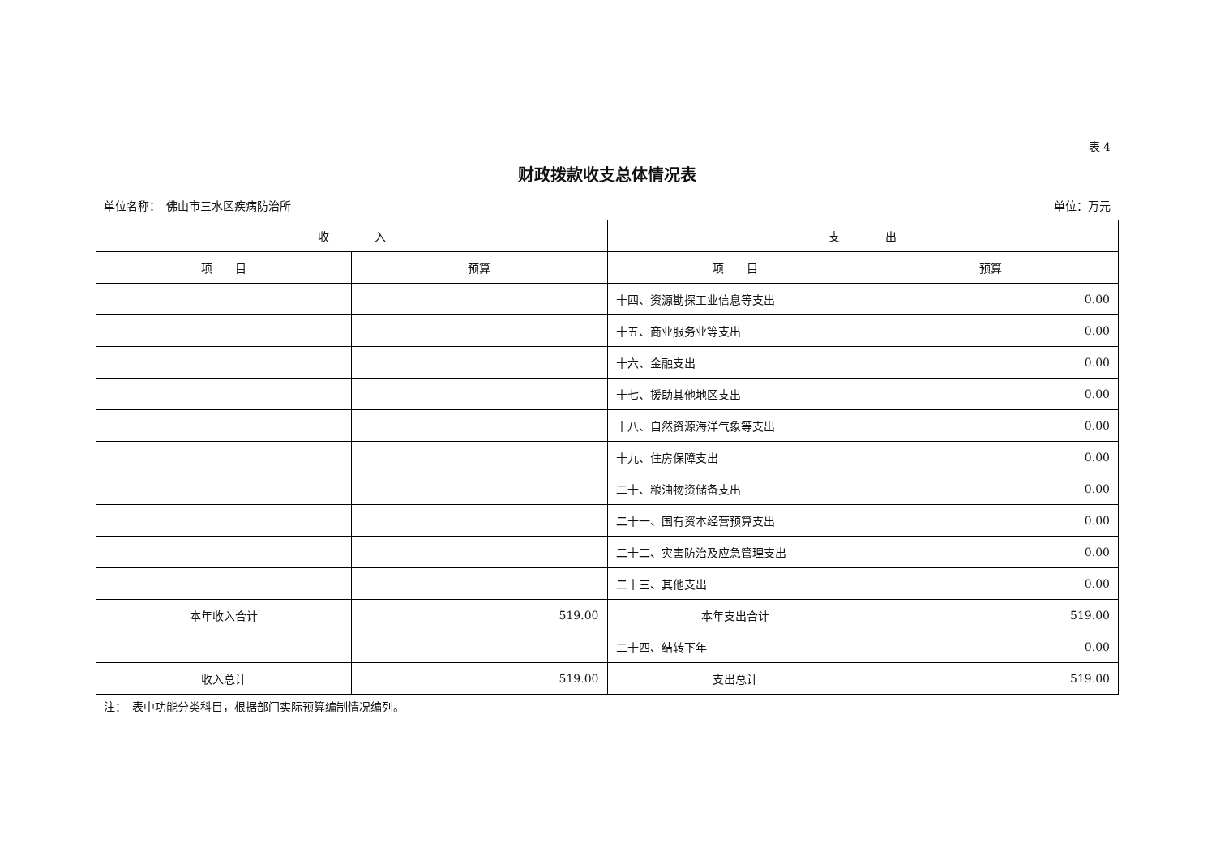表 4
财政拨款收支总体情况表
单位名称：　佛山市三水区疾病防治所 单位：万元
| 收 入 | | 支 出 | |
| --- | --- | --- | --- |
| 项 目 | 预算 | 项 目 | 预算 |
| | | 十四、资源勘探工业信息等支出 | 0.00 |
| | | 十五、商业服务业等支出 | 0.00 |
| | | 十六、金融支出 | 0.00 |
| | | 十七、援助其他地区支出 | 0.00 |
| | | 十八、自然资源海洋气象等支出 | 0.00 |
| | | 十九、住房保障支出 | 0.00 |
| | | 二十、粮油物资储备支出 | 0.00 |
| | | 二十一、国有资本经营预算支出 | 0.00 |
| | | 二十二、灾害防治及应急管理支出 | 0.00 |
| | | 二十三、其他支出 | 0.00 |
| 本年收入合计 | 519.00 | 本年支出合计 | 519.00 |
| | | 二十四、结转下年 | 0.00 |
| 收入总计 | 519.00 | 支出总计 | 519.00 |
注：　表中功能分类科目，根据部门实际预算编制情况编列。